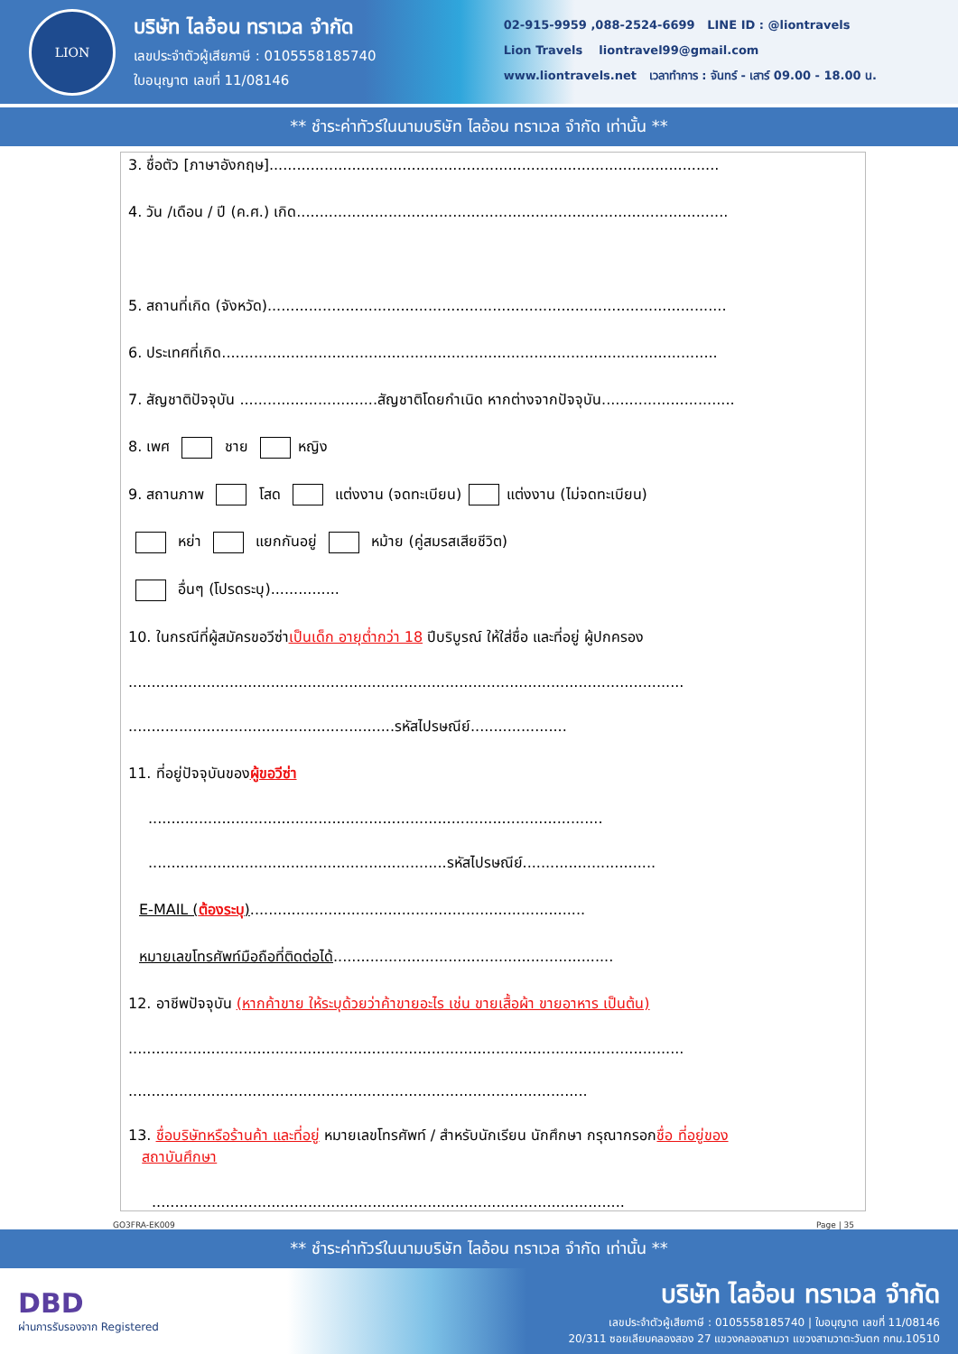LION
บริษัท ไลอ้อน ทราเวล จำกัด
เลขประจำตัวผู้เสียภาษี : 0105558185740
ใบอนุญาต เลขที่ 11/08146
02-915-9959 ,088-2524-6699 LINE ID : @liontravels
Lion Travels liontravel99@gmail.com
www.liontravels.net เวลาทำการ : จันทร์ - เสาร์ 09.00 - 18.00 น.
** ชำระค่าทัวร์ในนามบริษัท ไลอ้อน ทราเวล จำกัด เท่านั้น **
3. ชื่อตัว [ภาษาอังกฤษ]..................................................................................................
4. วัน /เดือน / ปี (ค.ศ.) เกิด..............................................................................................
5. สถานที่เกิด (จังหวัด)....................................................................................................
6. ประเทศที่เกิด............................................................................................................
7. สัญชาติปัจจุบัน ..............................สัญชาติโดยกำเนิด หากต่างจากปัจจุบัน.............................
8. เพศ ชาย หญิง
9. สถานภาพ โสด แต่งงาน (จดทะเบียน) แต่งงาน (ไม่จดทะเบียน)
หย่า แยกกันอยู่ หม้าย (คู่สมรสเสียชีวิต)
อื่นๆ (โปรดระบุ)...............
10. ในกรณีที่ผู้สมัครขอวีซ่าเป็นเด็ก อายุต่ำกว่า 18 ปีบริบูรณ์ ให้ใส่ชื่อ และที่อยู่ ผู้ปกครอง
.........................................................................................................................
..........................................................รหัสไปรษณีย์.....................
11. ที่อยู่ปัจจุบันของผู้ขอวีซ่า
...................................................................................................
.................................................................รหัสไปรษณีย์.............................
E-MAIL (ต้องระบุ).........................................................................
หมายเลขโทรศัพท์มือถือที่ติดต่อได้.............................................................
12. อาชีพปัจจุบัน (หากค้าขาย ให้ระบุด้วยว่าค้าขายอะไร เช่น ขายเสื้อผ้า ขายอาหาร เป็นต้น)
.........................................................................................................................
....................................................................................................
13. ชื่อบริษัทหรือร้านค้า และที่อยู่ หมายเลขโทรศัพท์ / สำหรับนักเรียน นักศึกษา กรุณากรอกชื่อ ที่อยู่ของ
สถาบันศึกษา
.......................................................................................................
GO3FRA-EK009 Page | 35
** ชำระค่าทัวร์ในนามบริษัท ไลอ้อน ทราเวล จำกัด เท่านั้น **
DBD
ผ่านการรับรองจาก Registered
บริษัท ไลอ้อน ทราเวล จำกัด
เลขประจำตัวผู้เสียภาษี : 0105558185740 | ใบอนุญาต เลขที่ 11/08146
20/311 ซอยเลียบคลองสอง 27 แขวงคลองสามวา แขวงสามวาตะวันตก กทม.10510